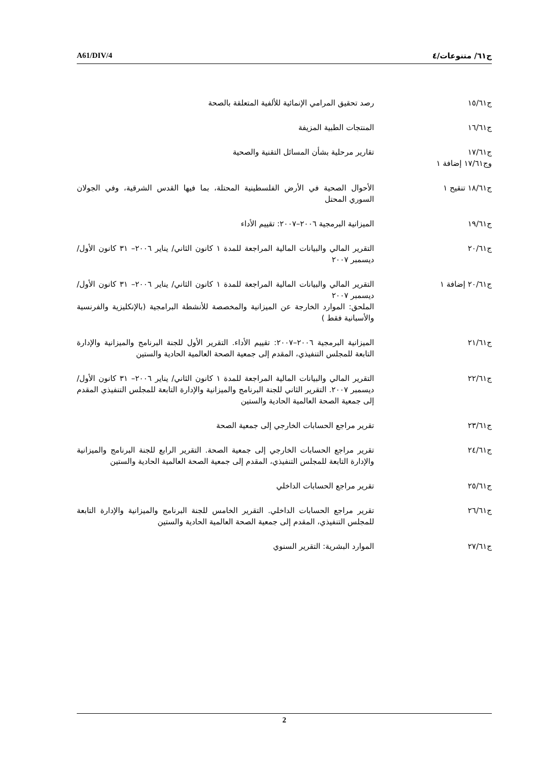A61/DIV/4 ج٦١/ متنوعات/٤
ج١٥/٦١ رصد تحقيق المرامي الإنمائية للألفية المتعلقة بالصحة
ج١٦/٦١ المنتجات الطبية المزيفة
ج١٧/٦١
وج١٧/٦١ إضافة ١
تقارير مرحلية بشأن المسائل التقنية والصحية
ج١٨/٦١ تنقيح ١ الأحوال الصحية في الأرض الفلسطينية المحتلة، بما فيها القدس الشرقية، وفي الجولان السوري المحتل
ج١٩/٦١ الميزانية البرمجية ٢٠٠٦–٢٠٠٧: تقييم الأداء
ج٢٠/٦١ التقرير المالي والبيانات المالية المراجعة للمدة ١ كانون الثاني/ يناير ٢٠٠٦– ٣١ كانون الأول/ ديسمبر ٢٠٠٧
ج٢٠/٦١ إضافة ١ التقرير المالي والبيانات المالية المراجعة للمدة ١ كانون الثاني/ يناير ٢٠٠٦– ٣١ كانون الأول/ ديسمبر ٢٠٠٧
الملحق: الموارد الخارجة عن الميزانية والمخصصة للأنشطة البرامجية (بالإنكليزية والفرنسية والأسبانية فقط )
ج٢١/٦١ الميزانية البرمجية ٢٠٠٦–٢٠٠٧: تقييم الأداء. التقرير الأول للجنة البرنامج والميزانية والإدارة التابعة للمجلس التنفيذي، المقدم إلى جمعية الصحة العالمية الحادية والستين
ج٢٢/٦١ التقرير المالي والبيانات المالية المراجعة للمدة ١ كانون الثاني/ يناير ٢٠٠٦– ٣١ كانون الأول/ ديسمبر ٢٠٠٧. التقرير الثاني للجنة البرنامج والميزانية والإدارة التابعة للمجلس التنفيذي المقدم إلى جمعية الصحة العالمية الحادية والستين
ج٢٣/٦١ تقرير مراجع الحسابات الخارجي إلى جمعية الصحة
ج٢٤/٦١ تقرير مراجع الحسابات الخارجي إلى جمعية الصحة. التقرير الرابع للجنة البرنامج والميزانية والإدارة التابعة للمجلس التنفيذي، المقدم إلى جمعية الصحة العالمية الحادية والستين
ج٢٥/٦١ تقرير مراجع الحسابات الداخلي
ج٢٦/٦١ تقرير مراجع الحسابات الداخلي. التقرير الخامس للجنة البرنامج والميزانية والإدارة التابعة للمجلس التنفيذي، المقدم إلى جمعية الصحة العالمية الحادية والستين
ج٢٧/٦١ الموارد البشرية: التقرير السنوي
2